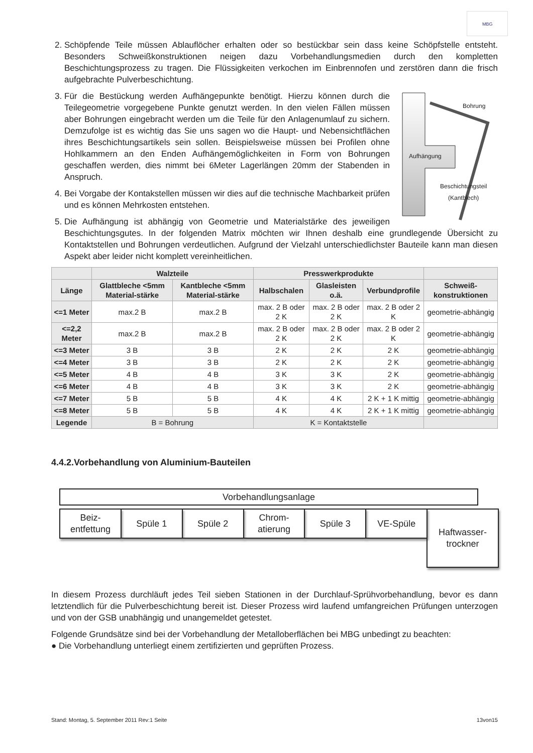MBG
2. Schöpfende Teile müssen Ablauflöcher erhalten oder so bestückbar sein dass keine Schöpfstelle entsteht. Besonders Schweißkonstruktionen neigen dazu Vorbehandlungsmedien durch den kompletten Beschichtungsprozess zu tragen. Die Flüssigkeiten verkochen im Einbrennofen und zerstören dann die frisch aufgebrachte Pulverbeschichtung.
3. Bohrung
Aufhängung
Beschichtungsteil
(Kantblech)
Für die Bestückung werden Aufhängepunkte benötigt. Hierzu können durch die Teilegeometrie vorgegebene Punkte genutzt werden. In den vielen Fällen müssen aber Bohrungen eingebracht werden um die Teile für den Anlagenumlauf zu sichern. Demzufolge ist es wichtig das Sie uns sagen wo die Haupt- und Nebensichtflächen ihres Beschichtungsartikels sein sollen. Beispielsweise müssen bei Profilen ohne Hohlkammern an den Enden Aufhängemöglichkeiten in Form von Bohrungen geschaffen werden, dies nimmt bei 6Meter Lagerlängen 20mm der Stabenden in Anspruch.
4. Bei Vorgabe der Kontakstellen müssen wir dies auf die technische Machbarkeit prüfen und es können Mehrkosten entstehen.
5. Die Aufhängung ist abhängig von Geometrie und Materialstärke des jeweiligen Beschichtungsgutes. In der folgenden Matrix möchten wir Ihnen deshalb eine grundlegende Übersicht zu Kontaktstellen und Bohrungen verdeutlichen. Aufgrund der Vielzahl unterschiedlichster Bauteile kann man diesen Aspekt aber leider nicht komplett vereinheitlichen.
| | Walzteile | | Presswerkprodukte | | | |
| --- | --- | --- | --- | --- | --- | --- |
| Länge | Glattbleche <5mm Material-stärke | Kantbleche <5mm Material-stärke | Halbschalen | Glasleisten o.ä. | Verbundprofile | Schweiß-konstruktionen |
| <=1 Meter | max.2 B | max.2 B | max. 2 B oder 2 K | max. 2 B oder 2 K | max. 2 B oder 2 K | geometrie-abhängig |
| <=2,2 Meter | max.2 B | max.2 B | max. 2 B oder 2 K | max. 2 B oder 2 K | max. 2 B oder 2 K | geometrie-abhängig |
| <=3 Meter | 3 B | 3 B | 2 K | 2 K | 2 K | geometrie-abhängig |
| <=4 Meter | 3 B | 3 B | 2 K | 2 K | 2 K | geometrie-abhängig |
| <=5 Meter | 4 B | 4 B | 3 K | 3 K | 2 K | geometrie-abhängig |
| <=6 Meter | 4 B | 4 B | 3 K | 3 K | 2 K | geometrie-abhängig |
| <=7 Meter | 5 B | 5 B | 4 K | 4 K | 2 K + 1 K mittig | geometrie-abhängig |
| <=8 Meter | 5 B | 5 B | 4 K | 4 K | 2 K + 1 K mittig | geometrie-abhängig |
| Legende | B = Bohrung | | K = Kontaktstelle | | | |
4.4.2.Vorbehandlung von Aluminium-Bauteilen
Vorbehandlungsanlage
Beiz-
entfettung
Spüle 1 Spüle 2 Chrom-
atierung
Spüle 3 VE-Spüle
Haftwasser-
trockner
In diesem Prozess durchläuft jedes Teil sieben Stationen in der Durchlauf-Sprühvorbehandlung, bevor es dann letztendlich für die Pulverbeschichtung bereit ist. Dieser Prozess wird laufend umfangreichen Prüfungen unterzogen und von der GSB unabhängig und unangemeldet getestet.
Folgende Grundsätze sind bei der Vorbehandlung der Metalloberflächen bei MBG unbedingt zu beachten:
● Die Vorbehandlung unterliegt einem zertifizierten und geprüften Prozess.
Stand: Montag, 5. September 2011 Rev:1 Seite 13von15